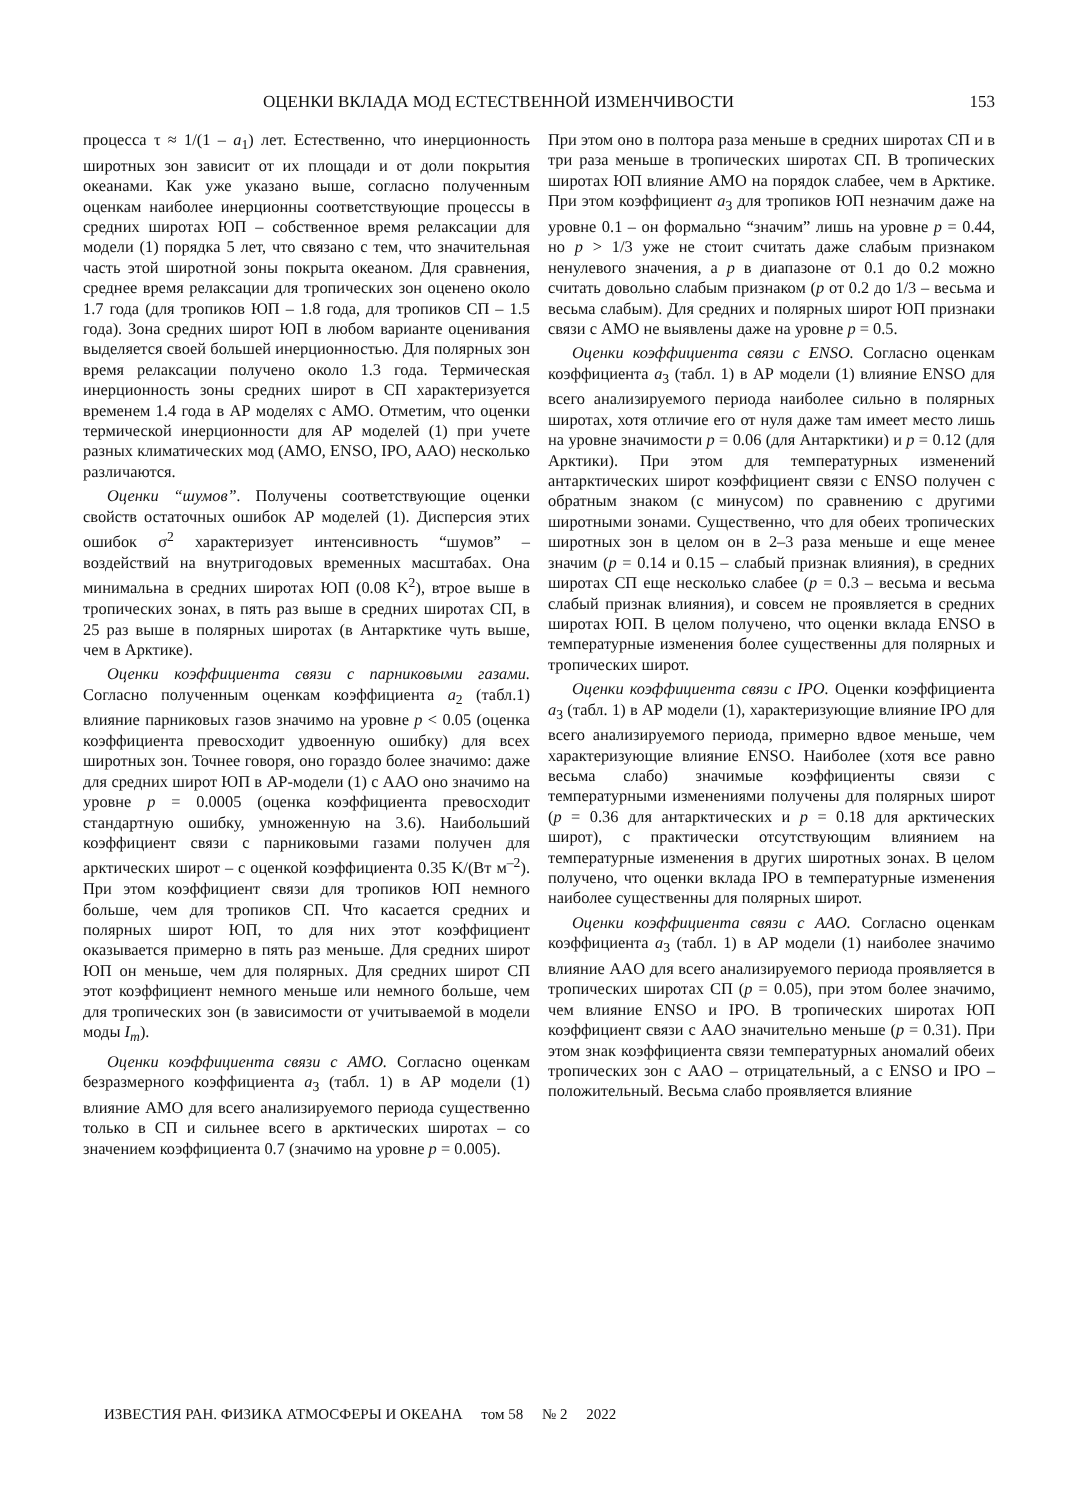ОЦЕНКИ ВКЛАДА МОД ЕСТЕСТВЕННОЙ ИЗМЕНЧИВОСТИ 153
процесса τ ≈ 1/(1 – a<sub>1</sub>) лет. Естественно, что инерционность широтных зон зависит от их площади и от доли покрытия океанами. Как уже указано выше, согласно полученным оценкам наиболее инерционны соответствующие процессы в средних широтах ЮП – собственное время релаксации для модели (1) порядка 5 лет, что связано с тем, что значительная часть этой широтной зоны покрыта океаном. Для сравнения, среднее время релаксации для тропических зон оценено около 1.7 года (для тропиков ЮП – 1.8 года, для тропиков СП – 1.5 года). Зона средних широт ЮП в любом варианте оценивания выделяется своей большей инерционностью. Для полярных зон время релаксации получено около 1.3 года. Термическая инерционность зоны средних широт в СП характеризуется временем 1.4 года в АР моделях с АМО. Отметим, что оценки термической инерционности для АР моделей (1) при учете разных климатических мод (АМО, ENSO, IPO, AAO) несколько различаются.
Оценки “шумов”. Получены соответствующие оценки свойств остаточных ошибок АР моделей (1). Дисперсия этих ошибок σ<sup>2</sup> характеризует интенсивность “шумов” – воздействий на внутригодовых временных масштабах. Она минимальна в средних широтах ЮП (0.08 K<sup>2</sup>), втрое выше в тропических зонах, в пять раз выше в средних широтах СП, в 25 раз выше в полярных широтах (в Антарктике чуть выше, чем в Арктике).
Оценки коэффициента связи с парниковыми газами. Согласно полученным оценкам коэффициента a<sub>2</sub> (табл.1) влияние парниковых газов значимо на уровне p < 0.05 (оценка коэффициента превосходит удвоенную ошибку) для всех широтных зон. Точнее говоря, оно гораздо более значимо: даже для средних широт ЮП в АР-модели (1) с AAO оно значимо на уровне p = 0.0005 (оценка коэффициента превосходит стандартную ошибку, умноженную на 3.6). Наибольший коэффициент связи с парниковыми газами получен для арктических широт – с оценкой коэффициента 0.35 K/(Вт м<sup>–2</sup>). При этом коэффициент связи для тропиков ЮП немного больше, чем для тропиков СП. Что касается средних и полярных широт ЮП, то для них этот коэффициент оказывается примерно в пять раз меньше. Для средних широт ЮП он меньше, чем для полярных. Для средних широт СП этот коэффициент немного меньше или немного больше, чем для тропических зон (в зависимости от учитываемой в модели моды I<sub>m</sub>).
Оценки коэффициента связи с АМО. Согласно оценкам безразмерного коэффициента a<sub>3</sub> (табл. 1) в АР модели (1) влияние АМО для всего анализируемого периода существенно только в СП и сильнее всего в арктических широтах – со значением коэффициента 0.7 (значимо на уровне p = 0.005).
При этом оно в полтора раза меньше в средних широтах СП и в три раза меньше в тропических широтах СП. В тропических широтах ЮП влияние АМО на порядок слабее, чем в Арктике. При этом коэффициент a<sub>3</sub> для тропиков ЮП незначим даже на уровне 0.1 – он формально “значим” лишь на уровне p = 0.44, но p > 1/3 уже не стоит считать даже слабым признаком ненулевого значения, а p в диапазоне от 0.1 до 0.2 можно считать довольно слабым признаком (p от 0.2 до 1/3 – весьма и весьма слабым). Для средних и полярных широт ЮП признаки связи с АМО не выявлены даже на уровне p = 0.5.
Оценки коэффициента связи с ENSO. Согласно оценкам коэффициента a<sub>3</sub> (табл. 1) в АР модели (1) влияние ENSO для всего анализируемого периода наиболее сильно в полярных широтах, хотя отличие его от нуля даже там имеет место лишь на уровне значимости p = 0.06 (для Антарктики) и p = 0.12 (для Арктики). При этом для температурных изменений антарктических широт коэффициент связи с ENSO получен с обратным знаком (с минусом) по сравнению с другими широтными зонами. Существенно, что для обеих тропических широтных зон в целом он в 2–3 раза меньше и еще менее значим (p = 0.14 и 0.15 – слабый признак влияния), в средних широтах СП еще несколько слабее (p = 0.3 – весьма и весьма слабый признак влияния), и совсем не проявляется в средних широтах ЮП. В целом получено, что оценки вклада ENSO в температурные изменения более существенны для полярных и тропических широт.
Оценки коэффициента связи с IPO. Оценки коэффициента a<sub>3</sub> (табл. 1) в АР модели (1), характеризующие влияние IPO для всего анализируемого периода, примерно вдвое меньше, чем характеризующие влияние ENSO. Наиболее (хотя все равно весьма слабо) значимые коэффициенты связи с температурными изменениями получены для полярных широт (p = 0.36 для антарктических и p = 0.18 для арктических широт), с практически отсутствующим влиянием на температурные изменения в других широтных зонах. В целом получено, что оценки вклада IPO в температурные изменения наиболее существенны для полярных широт.
Оценки коэффициента связи с AAO. Согласно оценкам коэффициента a<sub>3</sub> (табл. 1) в АР модели (1) наиболее значимо влияние AAO для всего анализируемого периода проявляется в тропических широтах СП (p = 0.05), при этом более значимо, чем влияние ENSO и IPO. В тропических широтах ЮП коэффициент связи с AAO значительно меньше (p = 0.31). При этом знак коэффициента связи температурных аномалий обеих тропических зон с AAO – отрицательный, а с ENSO и IPO – положительный. Весьма слабо проявляется влияние
ИЗВЕСТИЯ РАН. ФИЗИКА АТМОСФЕРЫ И ОКЕАНА том 58 № 2 2022